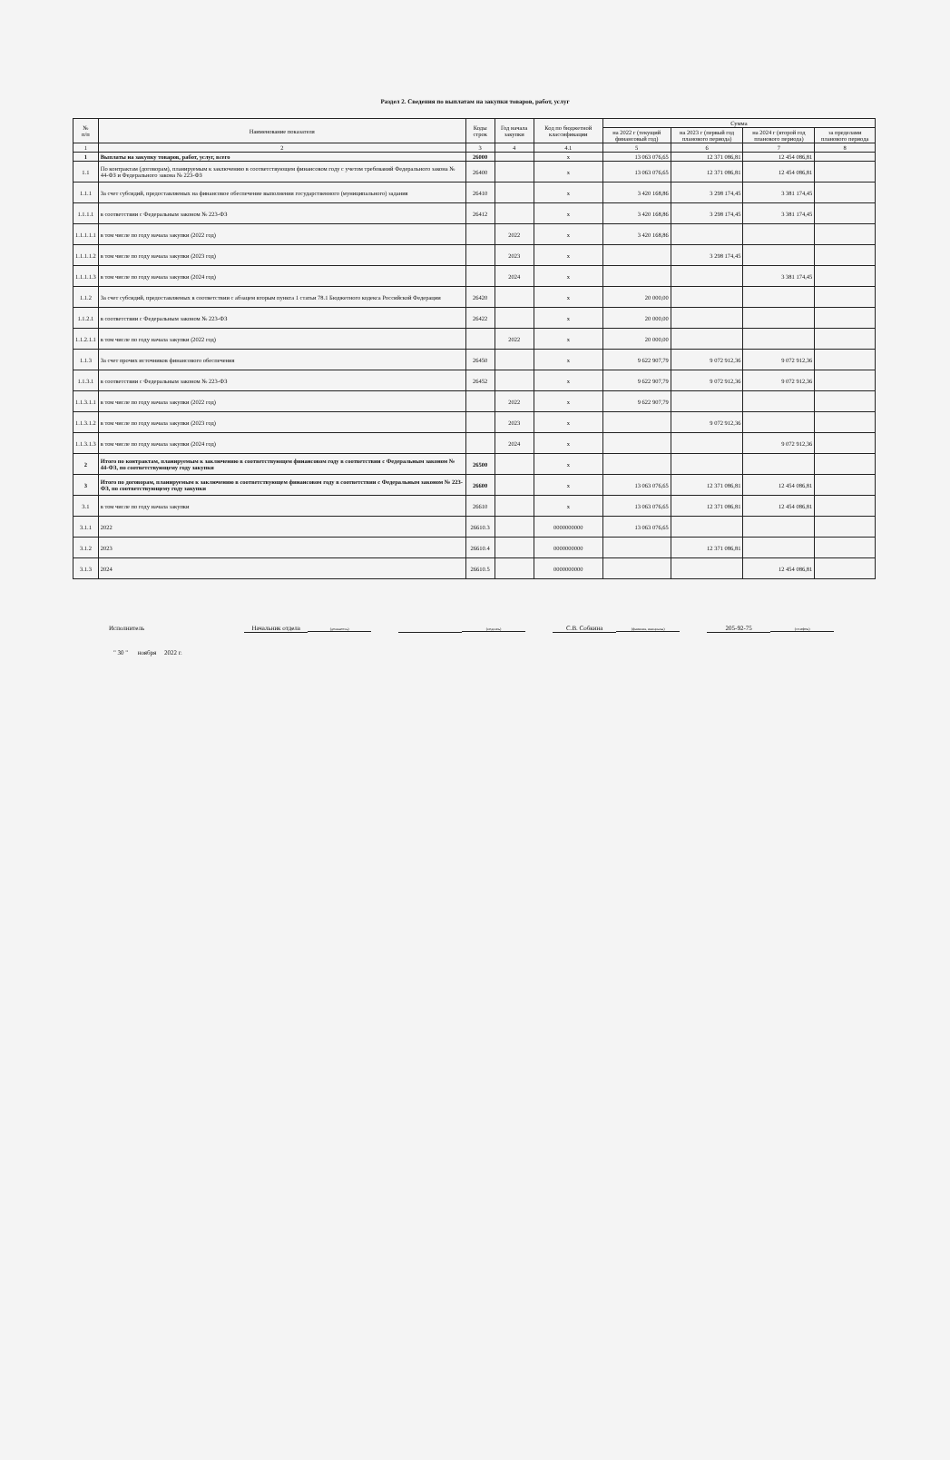Раздел 2. Сведения по выплатам на закупки товаров, работ, услуг
| № п/п | Наименование показателя | Коды строк | Год начала закупки | Код по бюджетной классификации | Сумма | | | |
| --- | --- | --- | --- | --- | --- | --- | --- | --- |
| | | | | | на 2022 г (текущий финансовый год) | на 2023 г (первый год планового периода) | на 2024 г (второй год планового периода) | за пределами планового периода |
| 1 | 2 | 3 | 4 | 4.1 | 5 | 6 | 7 | 8 |
| 1 | Выплаты на закупку товаров, работ, услуг, всего | 26000 | | x | 13 063 076,65 | 12 371 086,81 | 12 454 086,81 | |
| 1.1 | По контрактам (договорам), планируемым к заключению в соответствующем финансовом году с учетом требований Федерального закона № 44-ФЗ и Федерального закона № 223-ФЗ | 26400 | | x | 13 063 076,65 | 12 371 086,81 | 12 454 086,81 | |
| 1.1.1 | За счет субсидий, предоставляемых на финансовое обеспечение выполнения государственного (муниципального) задания | 26410 | | x | 3 420 168,86 | 3 298 174,45 | 3 381 174,45 | |
| 1.1.1.1 | в соответствии с Федеральным законом № 223-ФЗ | 26412 | | x | 3 420 168,86 | 3 298 174,45 | 3 381 174,45 | |
| 1.1.1.1.1 | в том числе по году начала закупки (2022 год) | | 2022 | x | 3 420 168,86 | | | |
| 1.1.1.1.2 | в том числе по году начала закупки (2023 год) | | 2023 | x | | 3 298 174,45 | | |
| 1.1.1.1.3 | в том числе по году начала закупки (2024 год) | | 2024 | x | | | 3 381 174,45 | |
| 1.1.2 | За счет субсидий, предоставляемых в соответствии с абзацем вторым пункта 1 статьи 78.1 Бюджетного кодекса Российской Федерации | 26420 | | x | 20 000,00 | | | |
| 1.1.2.1 | в соответствии с Федеральным законом № 223-ФЗ | 26422 | | x | 20 000,00 | | | |
| 1.1.2.1.1 | в том числе по году начала закупки (2022 год) | | 2022 | x | 20 000,00 | | | |
| 1.1.3 | За счет прочих источников финансового обеспечения | 26450 | | x | 9 622 907,79 | 9 072 912,36 | 9 072 912,36 | |
| 1.1.3.1 | в соответствии с Федеральным законом № 223-ФЗ | 26452 | | x | 9 622 907,79 | 9 072 912,36 | 9 072 912,36 | |
| 1.1.3.1.1 | в том числе по году начала закупки (2022 год) | | 2022 | x | 9 622 907,79 | | | |
| 1.1.3.1.2 | в том числе по году начала закупки (2023 год) | | 2023 | x | | 9 072 912,36 | | |
| 1.1.3.1.3 | в том числе по году начала закупки (2024 год) | | 2024 | x | | | 9 072 912,36 | |
| 2 | Итого по контрактам, планируемым к заключению в соответствующем финансовом году в соответствии с Федеральным законом № 44-ФЗ, по соответствующему году закупки | 26500 | | x | | | | |
| 3 | Итого по договорам, планируемым к заключению в соответствующем финансовом году в соответствии с Федеральным законом № 223-ФЗ, по соответствующему году закупки | 26600 | | x | 13 063 076,65 | 12 371 086,81 | 12 454 086,81 | |
| 3.1 | в том числе по году начала закупки | 26610 | | x | 13 063 076,65 | 12 371 086,81 | 12 454 086,81 | |
| 3.1.1 | 2022 | 26610.3 | | 0000000000 | 13 063 076,65 | | | |
| 3.1.2 | 2023 | 26610.4 | | 0000000000 | | 12 371 086,81 | | |
| 3.1.3 | 2024 | 26610.5 | | 0000000000 | | | 12 454 086,81 | |
Исполнитель Начальник отдела (должность) (подпись)
С.В. Собкина (фамилия, инициалы)
205-92-75 (телефон)
" 30 " ноября 2022 г.